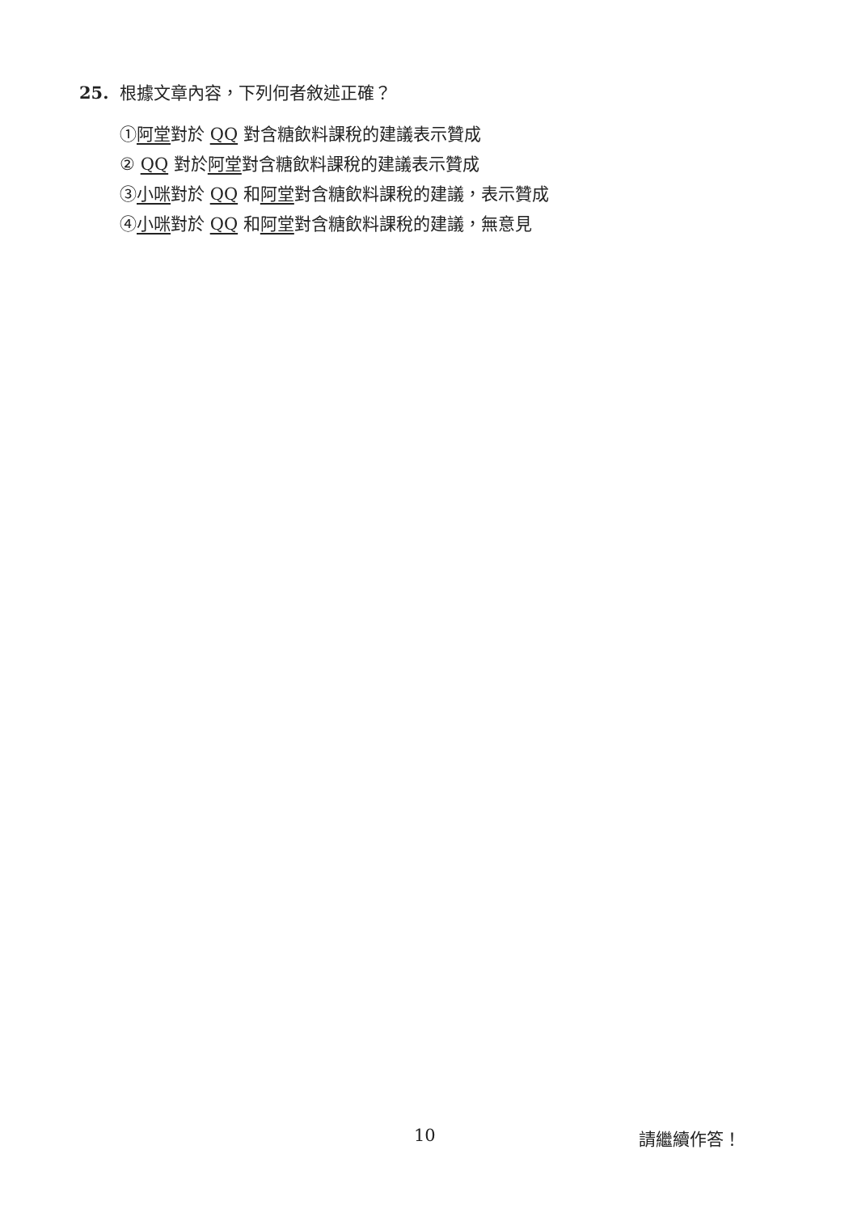25. 根據文章內容，下列何者敘述正確？
①阿堂對於 QQ 對含糖飲料課稅的建議表示贊成
② QQ 對於阿堂對含糖飲料課稅的建議表示贊成
③小咪對於 QQ 和阿堂對含糖飲料課稅的建議，表示贊成
④小咪對於 QQ 和阿堂對含糖飲料課稅的建議，無意見
10 請繼續作答！